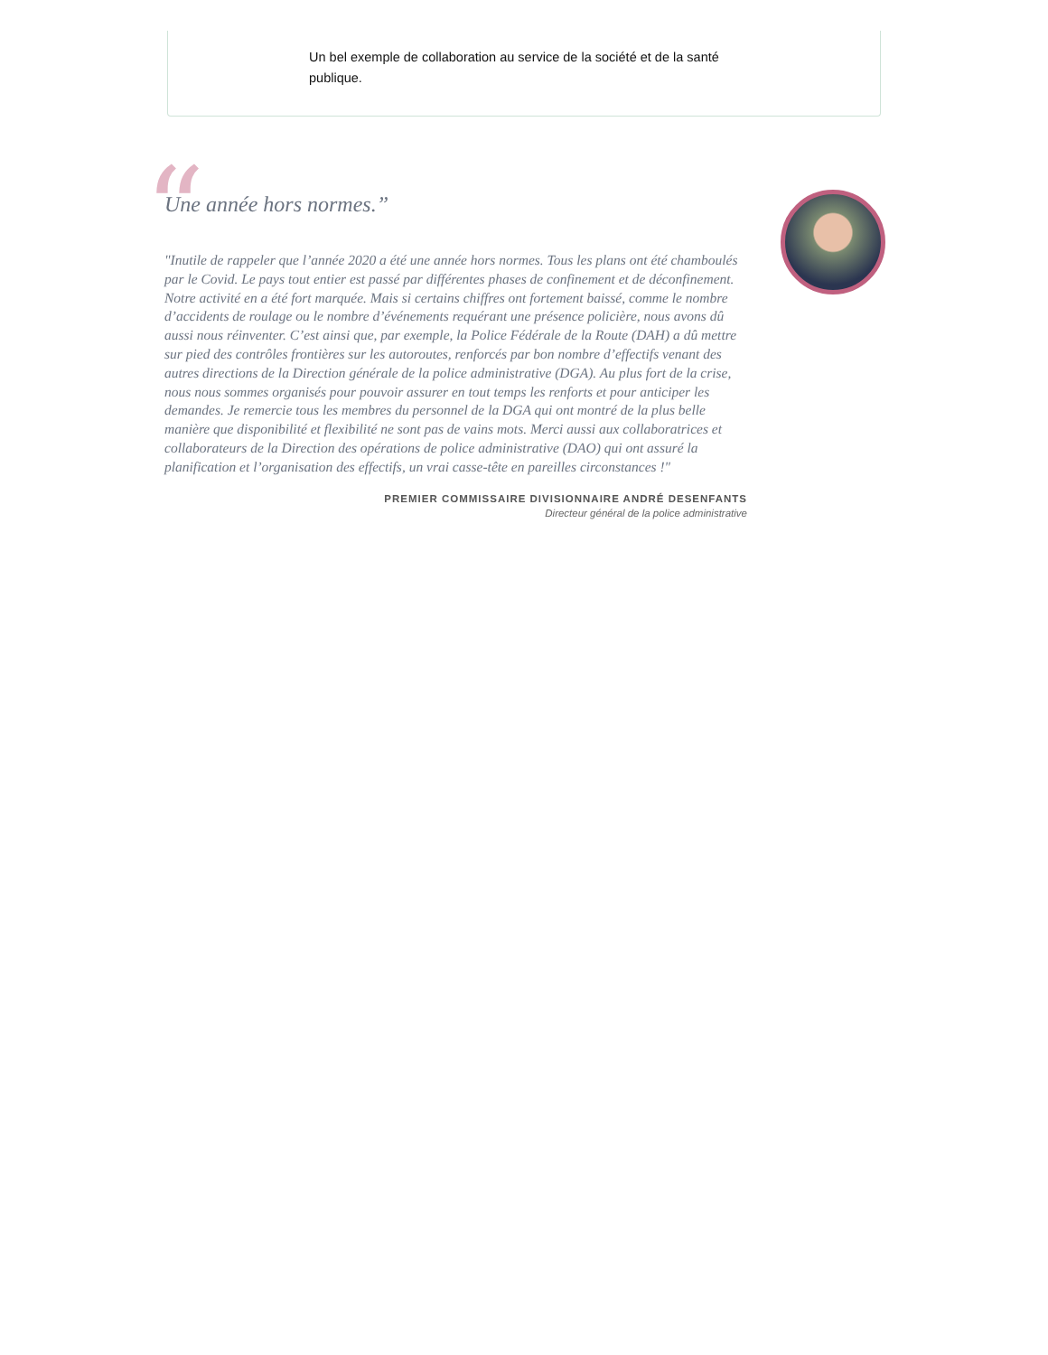Un bel exemple de collaboration au service de la société et de la santé publique.
“
Une année hors normes.”
"Inutile de rappeler que l’année 2020 a été une année hors normes. Tous les plans ont été chamboulés par le Covid. Le pays tout entier est passé par différentes phases de confinement et de déconfinement. Notre activité en a été fort marquée. Mais si certains chiffres ont fortement baissé, comme le nombre d’accidents de roulage ou le nombre d’événements requérant une présence policière, nous avons dû aussi nous réinventer. C’est ainsi que, par exemple, la Police Fédérale de la Route (DAH) a dû mettre sur pied des contrôles frontières sur les autoroutes, renforcés par bon nombre d’effectifs venant des autres directions de la Direction générale de la police administrative (DGA). Au plus fort de la crise, nous nous sommes organisés pour pouvoir assurer en tout temps les renforts et pour anticiper les demandes. Je remercie tous les membres du personnel de la DGA qui ont montré de la plus belle manière que disponibilité et flexibilité ne sont pas de vains mots. Merci aussi aux collaboratrices et collaborateurs de la Direction des opérations de police administrative (DAO) qui ont assuré la planification et l’organisation des effectifs, un vrai casse-tête en pareilles circonstances !"
PREMIER COMMISSAIRE DIVISIONNAIRE ANDRÉ DESENFANTS
Directeur général de la police administrative